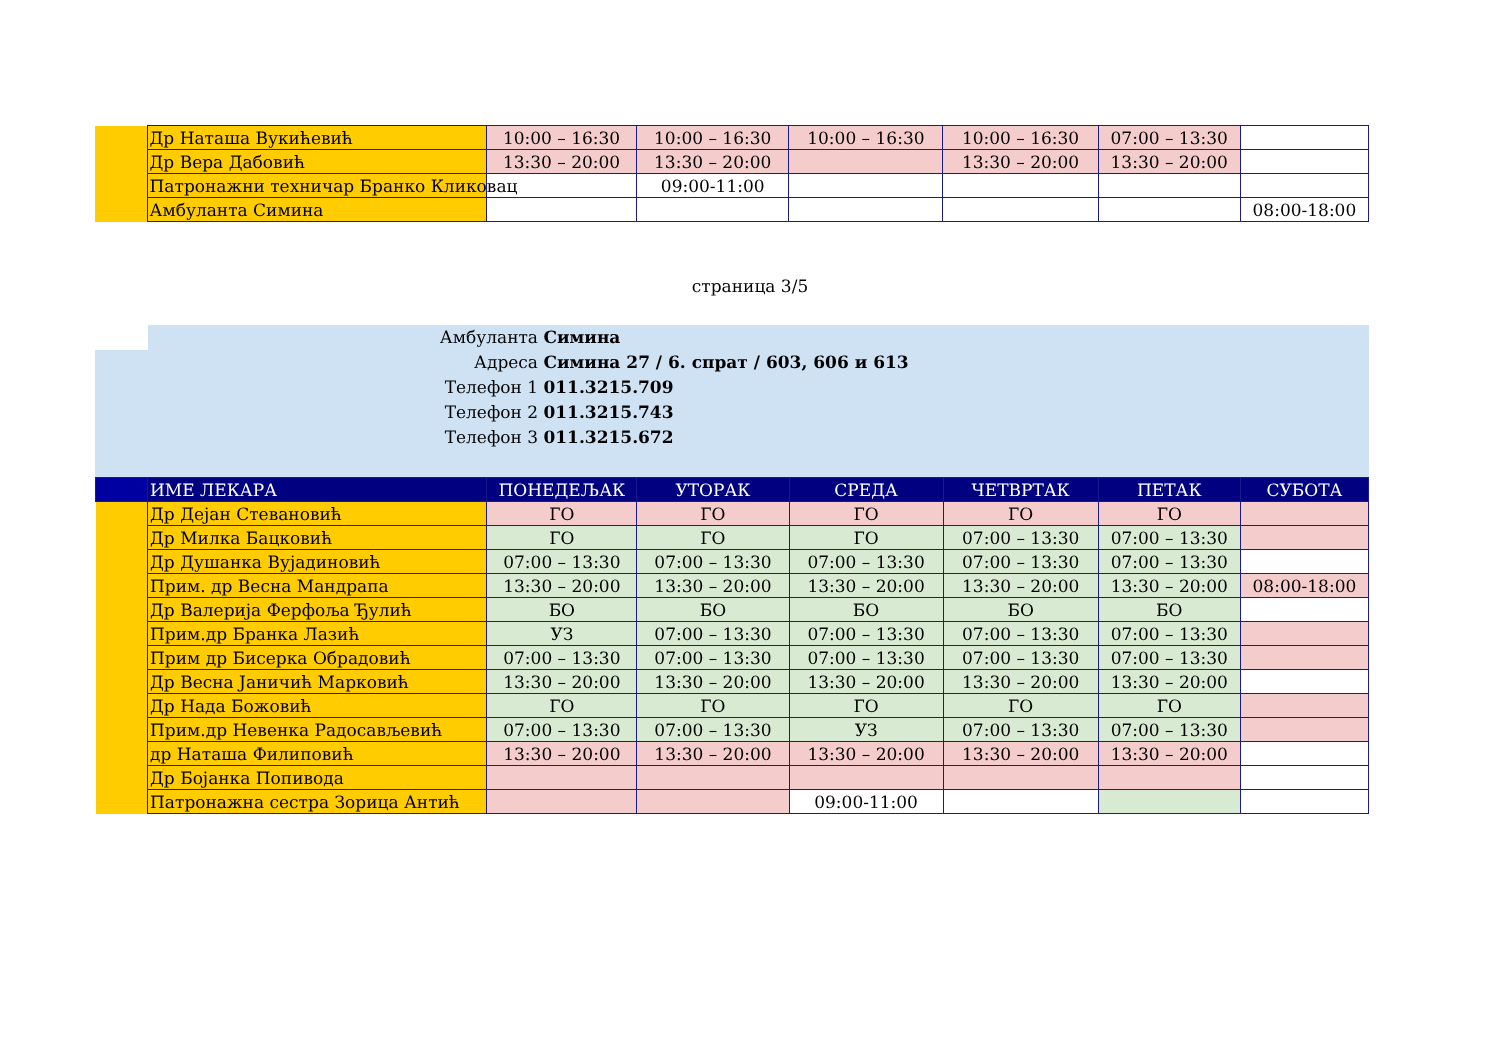| | Др Наташа Вукићевић | 10:00 – 16:30 | 10:00 – 16:30 | 10:00 – 16:30 | 10:00 – 16:30 | 07:00 – 13:30 | |
| | Др Вера Дабовић | 13:30 – 20:00 | 13:30 – 20:00 | | 13:30 – 20:00 | 13:30 – 20:00 | |
| | Патронажни техничар Бранко Кликовац | | 09:00-11:00 | | | | |
| | Амбуланта Симина | | | | | | 08:00-18:00 |
страница 3/5
Амбуланта Симина
Адреса Симина 27 / 6. спрат / 603, 606 и 613
Телефон 1 011.3215.709
Телефон 2 011.3215.743
Телефон 3 011.3215.672
| | ИМЕ ЛЕКАРА | ПОНЕДЕЉАК | УТОРАК | СРЕДА | ЧЕТВРТАК | ПЕТАК | СУБОТА |
| --- | --- | --- | --- | --- | --- | --- | --- |
| | Др Дејан Стевановић | ГО | ГО | ГО | ГО | ГО | |
| | Др Милка Бацковић | ГО | ГО | ГО | 07:00 – 13:30 | 07:00 – 13:30 | |
| | Др Душанка Вујадиновић | 07:00 – 13:30 | 07:00 – 13:30 | 07:00 – 13:30 | 07:00 – 13:30 | 07:00 – 13:30 | |
| | Прим. др Весна Мандрапа | 13:30 – 20:00 | 13:30 – 20:00 | 13:30 – 20:00 | 13:30 – 20:00 | 13:30 – 20:00 | 08:00-18:00 |
| | Др Валерија Ферфоља Ђулић | БО | БО | БО | БО | БО | |
| | Прим.др Бранка Лазић | УЗ | 07:00 – 13:30 | 07:00 – 13:30 | 07:00 – 13:30 | 07:00 – 13:30 | |
| | Прим др Бисерка Обрадовић | 07:00 – 13:30 | 07:00 – 13:30 | 07:00 – 13:30 | 07:00 – 13:30 | 07:00 – 13:30 | |
| | Др Весна Јаничић Марковић | 13:30 – 20:00 | 13:30 – 20:00 | 13:30 – 20:00 | 13:30 – 20:00 | 13:30 – 20:00 | |
| | Др Нада Божовић | ГО | ГО | ГО | ГО | ГО | |
| | Прим.др Невенка Радосављевић | 07:00 – 13:30 | 07:00 – 13:30 | УЗ | 07:00 – 13:30 | 07:00 – 13:30 | |
| | др Наташа Филиповић | 13:30 – 20:00 | 13:30 – 20:00 | 13:30 – 20:00 | 13:30 – 20:00 | 13:30 – 20:00 | |
| | Др Бојанка Попивода | | | | | | |
| | Патронажна сестра Зорица Антић | | | 09:00-11:00 | | | |